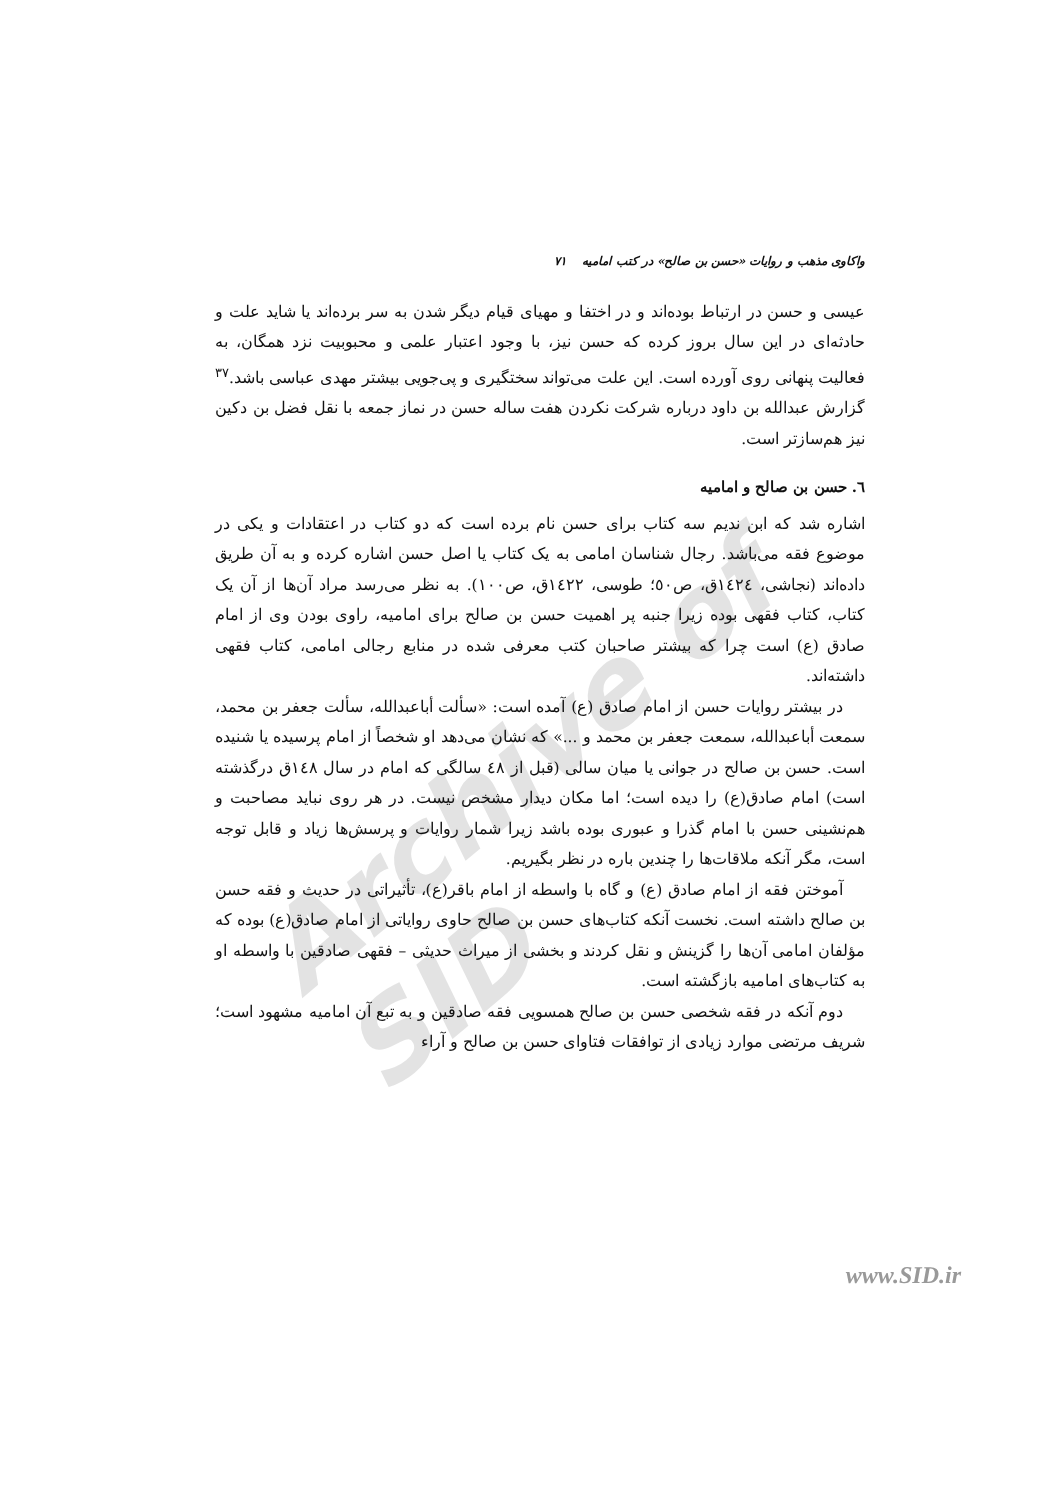Archive of SID
واکاوی مذهب و روایات «حسن بن صالح» در کتب امامیه ۷۱
عیسی و حسن در ارتباط بوده‌اند و در اختفا و مهیای قیام دیگر شدن به سر برده‌اند یا شاید علت و حادثه‌ای در این سال بروز کرده که حسن نیز، با وجود اعتبار علمی و محبوبیت نزد همگان، به فعالیت پنهانی روی آورده است. این علت می‌تواند سختگیری و پی‌جویی بیشتر مهدی عباسی باشد.<sup>۳۷</sup> گزارش عبدالله بن داود درباره شرکت نکردن هفت ساله حسن در نماز جمعه با نقل فضل بن دکین نیز هم‌سازتر است.
٦. حسن بن صالح و امامیه
اشاره شد که ابن ندیم سه کتاب برای حسن نام برده است که دو کتاب در اعتقادات و یکی در موضوع فقه می‌باشد. رجال شناسان امامی به یک کتاب یا اصل حسن اشاره کرده و به آن طریق داده‌اند (نجاشی، ١٤٢٤ق، ص٥٠؛ طوسی، ١٤٢٢ق، ص١٠٠). به نظر می‌رسد مراد آن‌ها از آن یک کتاب، کتاب فقهی بوده زیرا جنبه پر اهمیت حسن بن صالح برای امامیه، راوی بودن وی از امام صادق (ع) است چرا که بیشتر صاحبان کتب معرفی شده در منابع رجالی امامی، کتاب فقهی داشته‌اند.
در بیشتر روایات حسن از امام صادق (ع) آمده است: «سألت أباعبدالله، سألت جعفر بن محمد، سمعت أباعبدالله، سمعت جعفر بن محمد و ...» که نشان می‌دهد او شخصاً از امام پرسیده یا شنیده است. حسن بن صالح در جوانی یا میان سالی (قبل از ٤٨ سالگی که امام در سال ١٤٨ق درگذشته است) امام صادق(ع) را دیده است؛ اما مکان دیدار مشخص نیست. در هر روی نباید مصاحبت و هم‌نشینی حسن با امام گذرا و عبوری بوده باشد زیرا شمار روایات و پرسش‌ها زیاد و قابل توجه است، مگر آنکه ملاقات‌ها را چندین باره در نظر بگیریم.
آموختن فقه از امام صادق (ع) و گاه با واسطه از امام باقر(ع)، تأثیراتی در حدیث و فقه حسن بن صالح داشته است. نخست آنکه کتاب‌های حسن بن صالح حاوی روایاتی از امام صادق(ع) بوده که مؤلفان امامی آن‌ها را گزینش و نقل کردند و بخشی از میراث حدیثی – فقهی صادقین با واسطه او به کتاب‌های امامیه بازگشته است.
دوم آنکه در فقه شخصی حسن بن صالح همسویی فقه صادقین و به تبع آن امامیه مشهود است؛ شریف مرتضی موارد زیادی از توافقات فتاوای حسن بن صالح و آراء
www.SID.ir